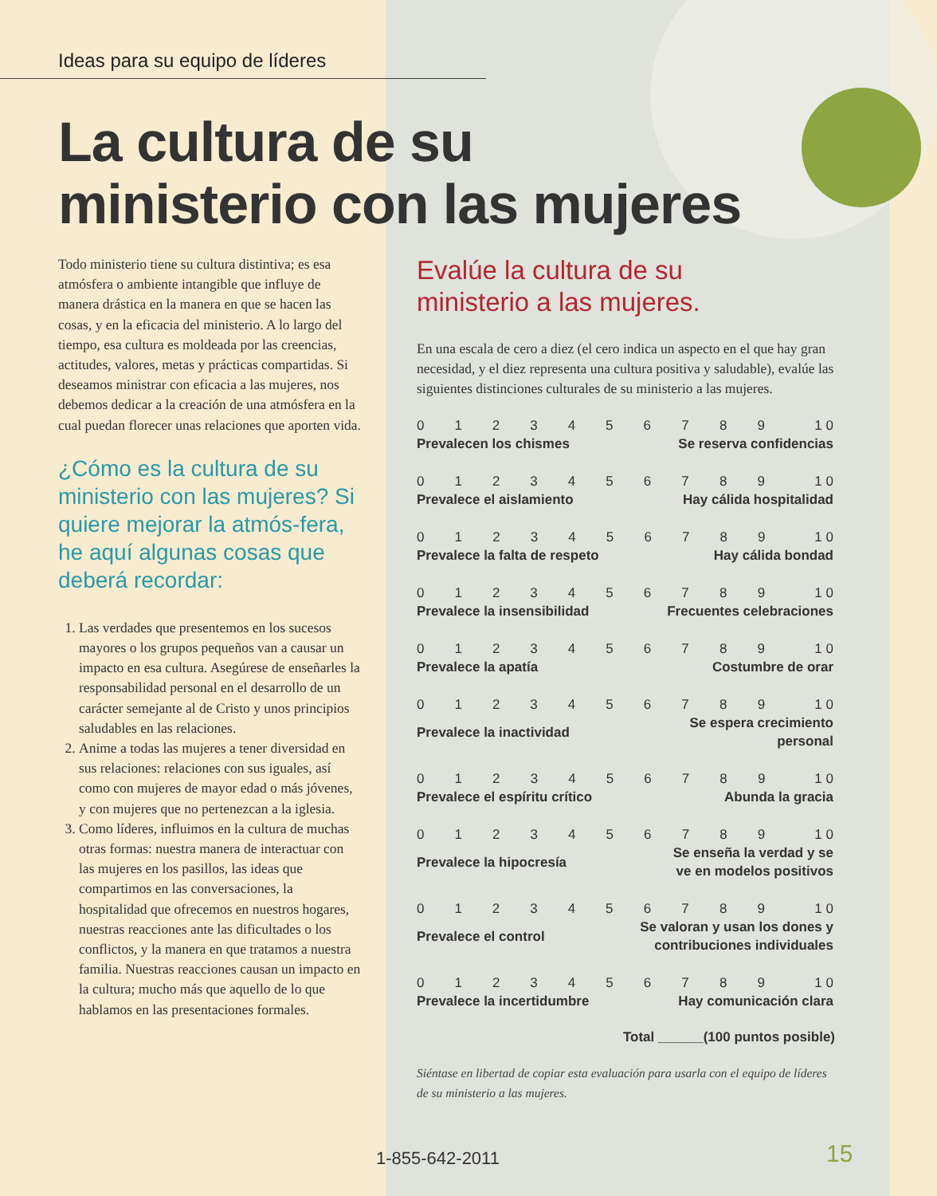Ideas para su equipo de líderes
La cultura de su
ministerio con las mujeres
Todo ministerio tiene su cultura distintiva; es esa atmósfera o ambiente intangible que influye de manera drástica en la manera en que se hacen las cosas, y en la eficacia del ministerio. A lo largo del tiempo, esa cultura es moldeada por las creencias, actitudes, valores, metas y prácticas compartidas. Si deseamos ministrar con eficacia a las mujeres, nos debemos dedicar a la creación de una atmósfera en la cual puedan florecer unas relaciones que aporten vida.
¿Cómo es la cultura de su ministerio con las mujeres? Si quiere mejorar la atmós-fera, he aquí algunas cosas que deberá recordar:
1. Las verdades que presentemos en los sucesos mayores o los grupos pequeños van a causar un impacto en esa cultura. Asegúrese de enseñarles la responsabilidad personal en el desarrollo de un carácter semejante al de Cristo y unos principios saludables en las relaciones.
2. Anime a todas las mujeres a tener diversidad en sus relaciones: relaciones con sus iguales, así como con mujeres de mayor edad o más jóvenes, y con mujeres que no pertenezcan a la iglesia.
3. Como líderes, influimos en la cultura de muchas otras formas: nuestra manera de interactuar con las mujeres en los pasillos, las ideas que compartimos en las conversaciones, la hospitalidad que ofrecemos en nuestros hogares, nuestras reacciones ante las dificultades o los conflictos, y la manera en que tratamos a nuestra familia. Nuestras reacciones causan un impacto en la cultura; mucho más que aquello de lo que hablamos en las presentaciones formales.
Evalúe la cultura de su
ministerio a las mujeres.
En una escala de cero a diez (el cero indica un aspecto en el que hay gran necesidad, y el diez representa una cultura positiva y saludable), evalúe las siguientes distinciones culturales de su ministerio a las mujeres.
| 0 | 1 | 2 | 3 | 4 | 5 | 6 | 7 | 8 | 9 | 1 0 |
| Prevalecen los chismes | | | | | | Se reserva confidencias | | | | |
| 0 | 1 | 2 | 3 | 4 | 5 | 6 | 7 | 8 | 9 | 1 0 |
| Prevalece el aislamiento | | | | | | Hay cálida hospitalidad | | | | |
| 0 | 1 | 2 | 3 | 4 | 5 | 6 | 7 | 8 | 9 | 1 0 |
| Prevalece la falta de respeto | | | | | | Hay cálida bondad | | | | |
| 0 | 1 | 2 | 3 | 4 | 5 | 6 | 7 | 8 | 9 | 1 0 |
| Prevalece la insensibilidad | | | | | | Frecuentes celebraciones | | | | |
| 0 | 1 | 2 | 3 | 4 | 5 | 6 | 7 | 8 | 9 | 1 0 |
| Prevalece la apatía | | | | | | Costumbre de orar | | | | |
| 0 | 1 | 2 | 3 | 4 | 5 | 6 | 7 | 8 | 9 | 1 0 |
| Prevalece la inactividad | | | | | | Se espera crecimiento personal | | | | |
| 0 | 1 | 2 | 3 | 4 | 5 | 6 | 7 | 8 | 9 | 1 0 |
| Prevalece el espíritu crítico | | | | | | Abunda la gracia | | | | |
| 0 | 1 | 2 | 3 | 4 | 5 | 6 | 7 | 8 | 9 | 1 0 |
| Prevalece la hipocresía | | | | | | Se enseña la verdad y se ve en modelos positivos | | | | |
| 0 | 1 | 2 | 3 | 4 | 5 | 6 | 7 | 8 | 9 | 1 0 |
| Prevalece el control | | | | | Se valoran y usan los dones y contribuciones individuales | | | | | |
| 0 | 1 | 2 | 3 | 4 | 5 | 6 | 7 | 8 | 9 | 1 0 |
| Prevalece la incertidumbre | | | | | | Hay comunicación clara | | | | |
Total ______(100 puntos posible)
Siéntase en libertad de copiar esta evaluación para usarla con el equipo de líderes de su ministerio a las mujeres.
1-855-642-2011 15